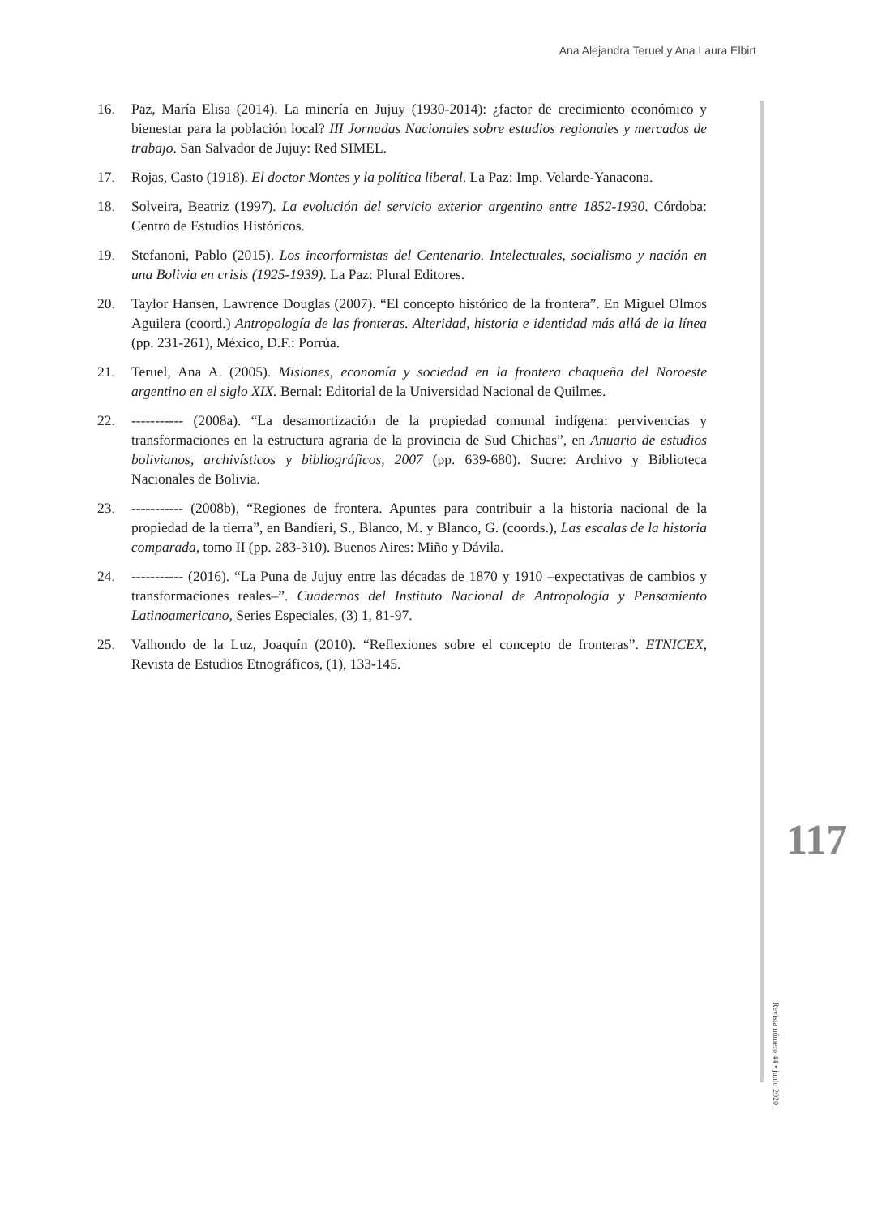Ana Alejandra Teruel y Ana Laura Elbirt
16. Paz, María Elisa (2014). La minería en Jujuy (1930-2014): ¿factor de crecimiento económico y bienestar para la población local? III Jornadas Nacionales sobre estudios regionales y mercados de trabajo. San Salvador de Jujuy: Red SIMEL.
17. Rojas, Casto (1918). El doctor Montes y la política liberal. La Paz: Imp. Velarde-Yanacona.
18. Solveira, Beatriz (1997). La evolución del servicio exterior argentino entre 1852-1930. Córdoba: Centro de Estudios Históricos.
19. Stefanoni, Pablo (2015). Los incorformistas del Centenario. Intelectuales, socialismo y nación en una Bolivia en crisis (1925-1939). La Paz: Plural Editores.
20. Taylor Hansen, Lawrence Douglas (2007). “El concepto histórico de la frontera”. En Miguel Olmos Aguilera (coord.) Antropología de las fronteras. Alteridad, historia e identidad más allá de la línea (pp. 231-261), México, D.F.: Porrúa.
21. Teruel, Ana A. (2005). Misiones, economía y sociedad en la frontera chaqueña del Noroeste argentino en el siglo XIX. Bernal: Editorial de la Universidad Nacional de Quilmes.
22. ----------- (2008a). “La desamortización de la propiedad comunal indígena: pervivencias y transformaciones en la estructura agraria de la provincia de Sud Chichas”, en Anuario de estudios bolivianos, archivísticos y bibliográficos, 2007 (pp. 639-680). Sucre: Archivo y Biblioteca Nacionales de Bolivia.
23. ----------- (2008b), “Regiones de frontera. Apuntes para contribuir a la historia nacional de la propiedad de la tierra”, en Bandieri, S., Blanco, M. y Blanco, G. (coords.), Las escalas de la historia comparada, tomo II (pp. 283-310). Buenos Aires: Miño y Dávila.
24. ----------- (2016). “La Puna de Jujuy entre las décadas de 1870 y 1910 –expectativas de cambios y transformaciones reales–”. Cuadernos del Instituto Nacional de Antropología y Pensamiento Latinoamericano, Series Especiales, (3) 1, 81-97.
25. Valhondo de la Luz, Joaquín (2010). “Reflexiones sobre el concepto de fronteras”. ETNICEX, Revista de Estudios Etnográficos, (1), 133-145.
117
Revista número 44 • junio 2020